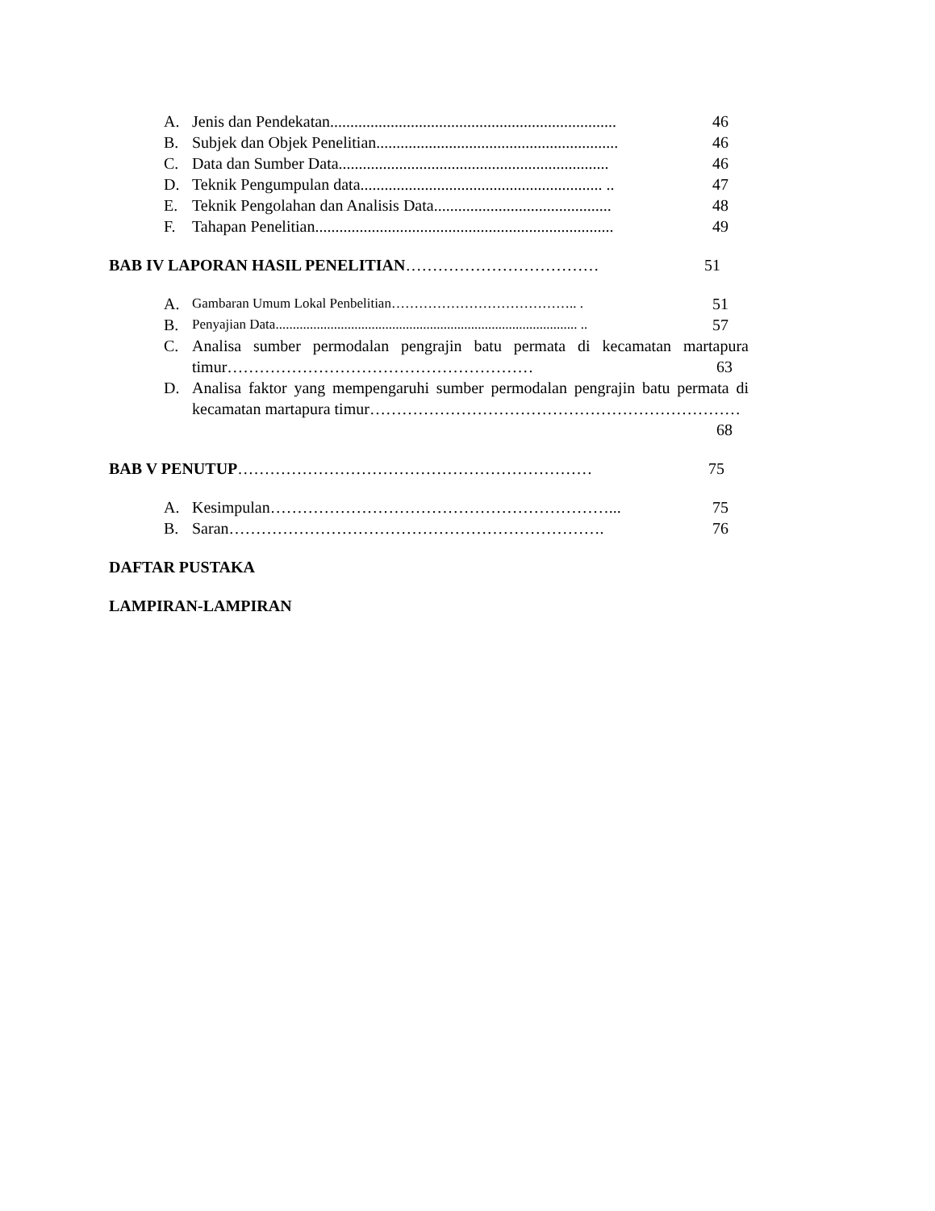A. Jenis dan Pendekatan....................................................................... 46
B. Subjek dan Objek Penelitian............................................................ 46
C. Data dan Sumber Data................................................................... 46
D. Teknik Pengumpulan data............................................................ .. 47
E. Teknik Pengolahan dan Analisis Data............................................ 48
F. Tahapan Penelitian.......................................................................... 49
BAB IV LAPORAN HASIL PENELITIAN……………………………… 51
A. Gambaran Umum Lokal Penbelitian………………………………….. . 51
B. Penyajian Data........................................................................................ .. 57
C. Analisa sumber permodalan pengrajin batu permata di kecamatan martapura timur………………………………………………… 63
D. Analisa faktor yang mempengaruhi sumber permodalan pengrajin batu permata di kecamatan martapura timur…………………………………………………………… 68
BAB V PENUTUP………………………………………………………… 75
A. Kesimpulan………………………………………………………... 75
B. Saran……………………………………………………………. 76
DAFTAR PUSTAKA
LAMPIRAN-LAMPIRAN